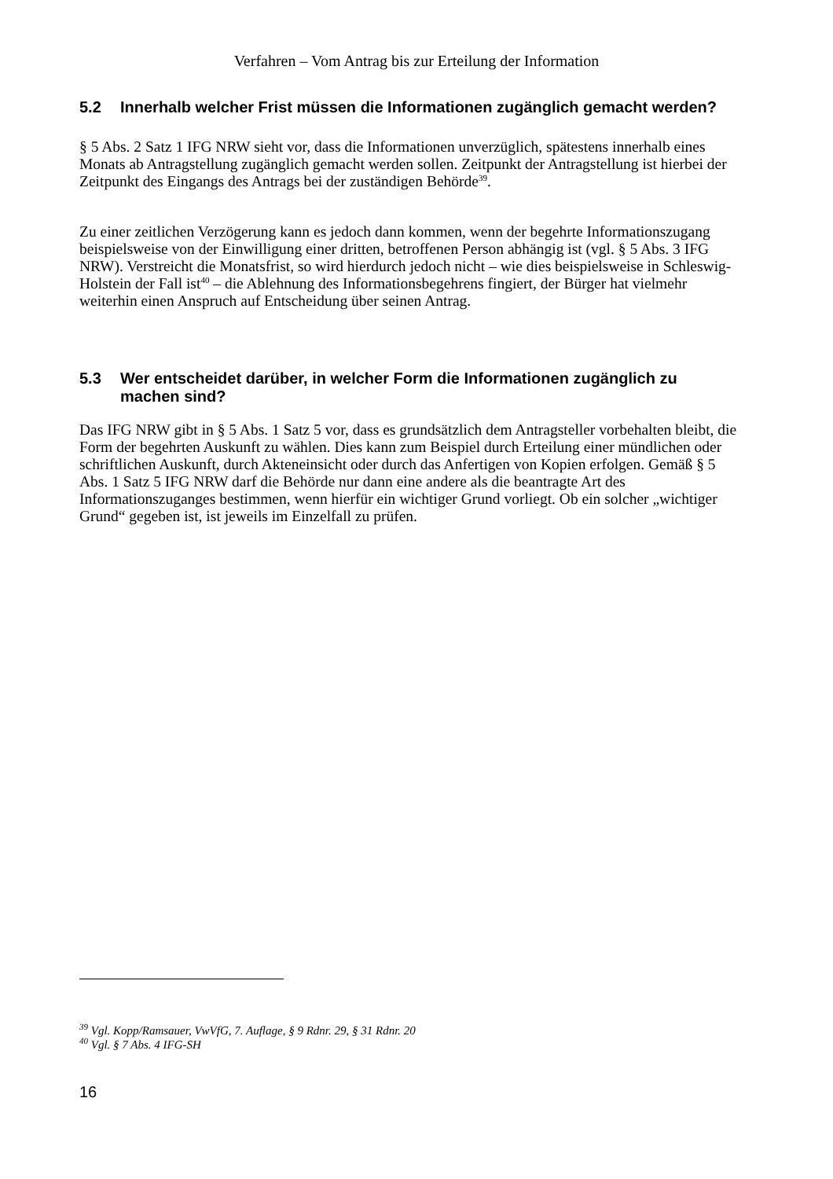Verfahren – Vom Antrag bis zur Erteilung der Information
5.2 Innerhalb welcher Frist müssen die Informationen zugänglich gemacht werden?
§ 5 Abs. 2 Satz 1 IFG NRW sieht vor, dass die Informationen unverzüglich, spätestens innerhalb eines Monats ab Antragstellung zugänglich gemacht werden sollen. Zeitpunkt der Antragstellung ist hierbei der Zeitpunkt des Eingangs des Antrags bei der zuständigen Behörde<sup>39</sup>.
Zu einer zeitlichen Verzögerung kann es jedoch dann kommen, wenn der begehrte Informationszugang beispielsweise von der Einwilligung einer dritten, betroffenen Person abhängig ist (vgl. § 5 Abs. 3 IFG NRW). Verstreicht die Monatsfrist, so wird hierdurch jedoch nicht – wie dies beispielsweise in Schleswig-Holstein der Fall ist<sup>40</sup> – die Ablehnung des Informationsbegehrens fingiert, der Bürger hat vielmehr weiterhin einen Anspruch auf Entscheidung über seinen Antrag.
5.3 Wer entscheidet darüber, in welcher Form die Informationen zugänglich zu machen sind?
Das IFG NRW gibt in § 5 Abs. 1 Satz 5 vor, dass es grundsätzlich dem Antragsteller vorbehalten bleibt, die Form der begehrten Auskunft zu wählen. Dies kann zum Beispiel durch Erteilung einer mündlichen oder schriftlichen Auskunft, durch Akteneinsicht oder durch das Anfertigen von Kopien erfolgen. Gemäß § 5 Abs. 1 Satz 5 IFG NRW darf die Behörde nur dann eine andere als die beantragte Art des Informationszuganges bestimmen, wenn hierfür ein wichtiger Grund vorliegt. Ob ein solcher „wichtiger Grund“ gegeben ist, ist jeweils im Einzelfall zu prüfen.
<sup>39</sup> Vgl. Kopp/Ramsauer, VwVfG, 7. Auflage, § 9 Rdnr. 29, § 31 Rdnr. 20
<sup>40</sup> Vgl. § 7 Abs. 4 IFG-SH
16